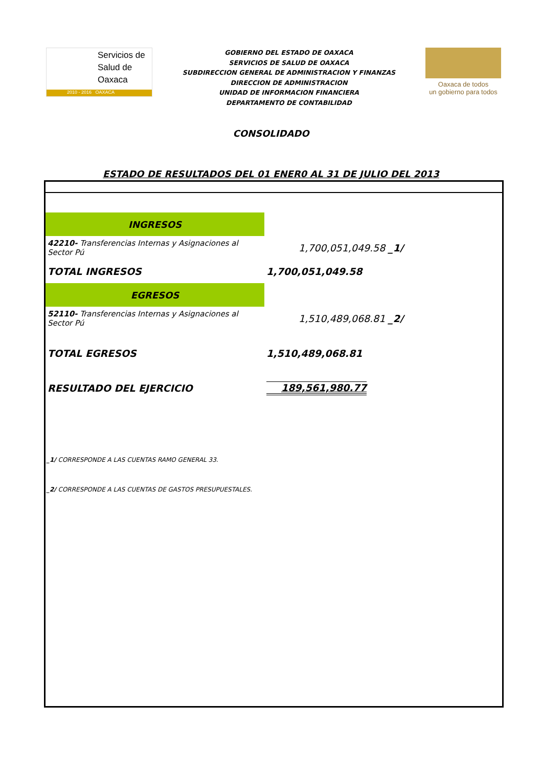Servicios de
Salud de
Oaxaca
2010 - 2016 OAXACA
GOBIERNO DEL ESTADO DE OAXACA
SERVICIOS DE SALUD DE OAXACA
SUBDIRECCION GENERAL DE ADMINISTRACION Y FINANZAS
DIRECCION DE ADMINISTRACION
UNIDAD DE INFORMACION FINANCIERA
DEPARTAMENTO DE CONTABILIDAD
Oaxaca de todos
un gobierno para todos
CONSOLIDADO
ESTADO DE RESULTADOS DEL 01 ENER0 AL 31 DE JULIO DEL 2013
| INGRESOS | |
| 42210- Transferencias Internas y Asignaciones al Sector Pú | 1,700,051,049.58 _1/ |
| TOTAL INGRESOS | 1,700,051,049.58 |
| EGRESOS | |
| 52110- Transferencias Internas y Asignaciones al Sector Pú | 1,510,489,068.81 _2/ |
| TOTAL EGRESOS | 1,510,489,068.81 |
| RESULTADO DEL EJERCICIO | 189,561,980.77 |
_1/ CORRESPONDE A LAS CUENTAS RAMO GENERAL 33.
_2/ CORRESPONDE A LAS CUENTAS DE GASTOS PRESUPUESTALES.